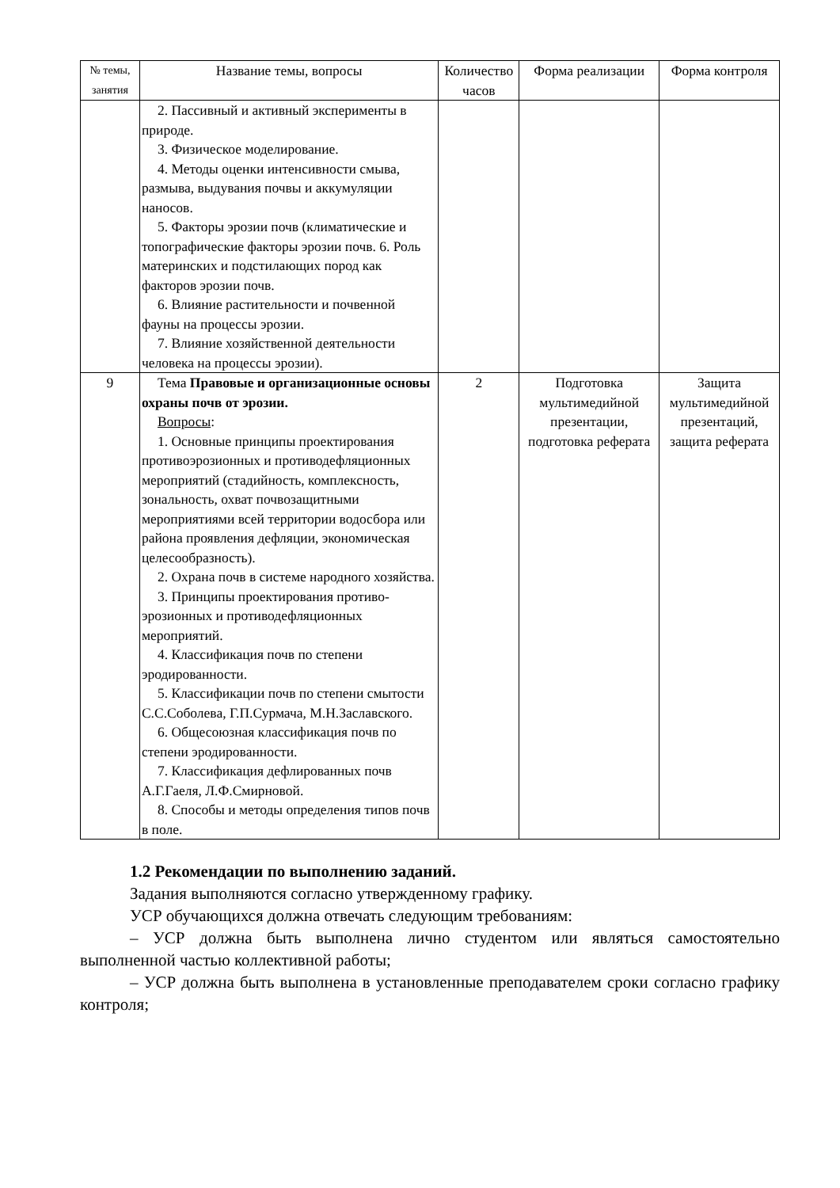| № темы, занятия | Название темы, вопросы | Количе­ство часов | Форма реализации | Форма контроля |
| --- | --- | --- | --- | --- |
| | 2. Пассивный и активный экспери­менты в природе. 3. Физическое моделирование. 4. Методы оценки интенсивности смыва, размыва, выдувания почвы и ак­кумуляции наносов. 5. Факторы эрозии почв (климатиче­ские и топографические факторы эрозии почв. 6. Роль материнских и подстилаю­щих пород как факторов эрозии почв. 6. Влияние растительности и почвен­ной фауны на процессы эрозии. 7. Влияние хозяйственной деятельно­сти человека на процессы эрозии). | | | |
| 9 | Тема Правовые и организационные основы охраны почв от эрозии. Вопросы : 1. Основные принципы проектирования противоэрозионных и противодефляцион­ных мероприятий (стадийность, комплекс­ность, зональность, охват почвозащит­ными мероприятиями всей территории во­досбора или района проявления дефляции, экономическая целесообразность). 2. Охрана почв в системе народного хозяйства. 3. Принципы проектирования противо­эрозионных и противодефляционных мероприятий. 4. Классификация почв по степени эродированности. 5. Классификации почв по степени смытости С.С.Соболева, Г.П.Сурмача, М.Н.Заславского. 6. Общесоюзная классификация почв по степени эродированности. 7. Классификация дефлированных почв А.Г.Гаеля, Л.Ф.Смирновой. 8. Способы и методы определения ти­пов почв в поле. | 2 | Подготовка мультимедийной презентации, подготовка реферата | Защита мультимедий­ной презентаций, защита реферата |
1.2 Рекомендации по выполнению заданий.
Задания выполняются согласно утвержденному графику.
УСР обучающихся должна отвечать следующим требованиям:
– УСР должна быть выполнена лично студентом или являться самостоя­тельно выполненной частью коллективной работы;
– УСР должна быть выполнена в установленные преподавателем сроки со­гласно графику контроля;